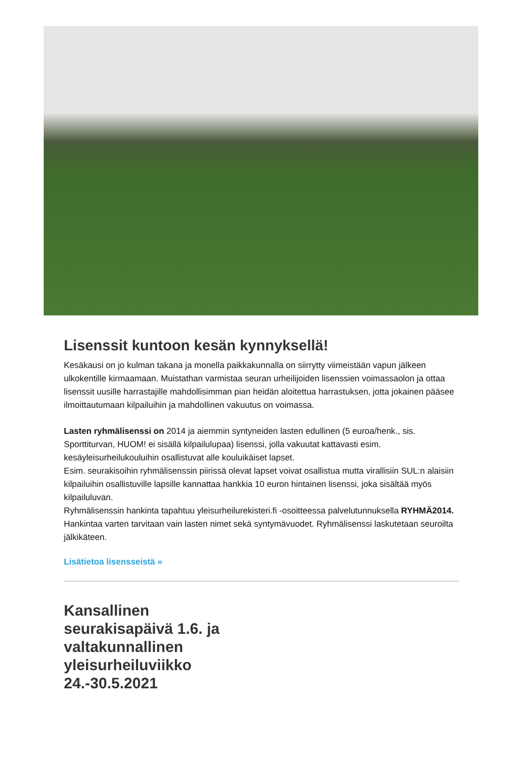Lisenssit kuntoon kesän kynnyksellä!
Kesäkausi on jo kulman takana ja monella paikkakunnalla on siirrytty viimeistään vapun jälkeen ulkokentille kirmaamaan. Muistathan varmistaa seuran urheilijoiden lisenssien voimassaolon ja ottaa lisenssit uusille harrastajille mahdollisimman pian heidän aloitettua harrastuksen, jotta jokainen pääsee ilmoittautumaan kilpailuihin ja mahdollinen vakuutus on voimassa.
Lasten ryhmälisenssi on 2014 ja aiemmin syntyneiden lasten edullinen (5 euroa/henk., sis. Sporttiturvan, HUOM! ei sisällä kilpailulupaa) lisenssi, jolla vakuutat kattavasti esim. kesäyleisurheilukouluihin osallistuvat alle kouluikäiset lapset.
Esim. seurakisoihin ryhmälisenssin piirissä olevat lapset voivat osallistua mutta virallisiin SUL:n alaisiin kilpailuihin osallistuville lapsille kannattaa hankkia 10 euron hintainen lisenssi, joka sisältää myös kilpailuluvan.
Ryhmälisenssin hankinta tapahtuu yleisurheilurekisteri.fi -osoitteessa palvelutunnuksella RYHMÄ2014. Hankintaa varten tarvitaan vain lasten nimet sekä syntymävuodet. Ryhmälisenssi laskutetaan seuroilta jälkikäteen.
Lisätietoa lisensseistä »
Kansallinen seurakisapäivä 1.6. ja valtakunnallinen yleisurheiluviikko 24.-30.5.2021